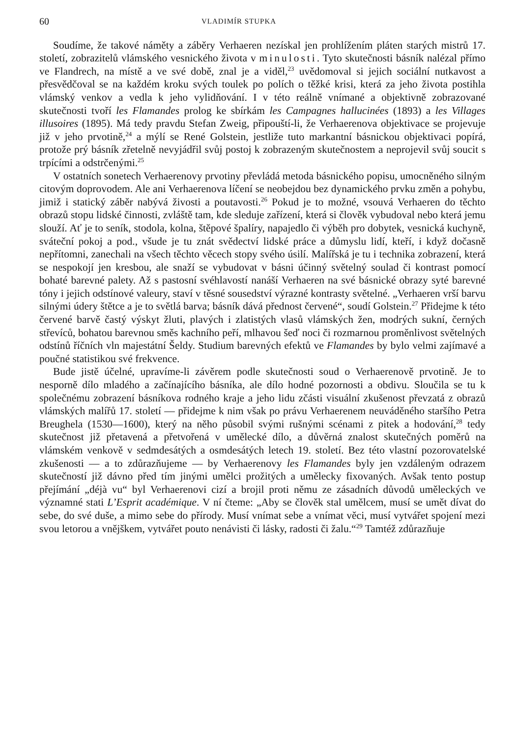60 VLADIMÍR STUPKA
Soudíme, že takové náměty a záběry Verhaeren nezískal jen prohlížením pláten starých mistrů 17. století, zobrazitelů vlámského vesnického života v minulosti. Tyto skutečnosti básník nalézal přímo ve Flandrech, na místě a ve své době, znal je a viděl,<sup>23</sup> uvědomoval si jejich sociální nutkavost a přesvědčoval se na každém kroku svých toulek po polích o těžké krisi, která za jeho života postihla vlámský venkov a vedla k jeho vylidňování. I v této reálně vnímané a objektivně zobrazované skutečnosti tvoří les Flamandes prolog ke sbírkám les Campagnes hallucinées (1893) a les Villages illusoires (1895). Má tedy pravdu Stefan Zweig, připouští-li, že Verhaerenova objektivace se projevuje již v jeho prvotině,<sup>24</sup> a mýlí se René Golstein, jestliže tuto markantní básnickou objektivaci popírá, protože prý básník zřetelně nevyjádřil svůj postoj k zobrazeným skutečnostem a neprojevil svůj soucit s trpícími a odstrčenými.<sup>25</sup>
V ostatních sonetech Verhaerenovy prvotiny převládá metoda básnického popisu, umocněného silným citovým doprovodem. Ale ani Verhaerenova líčení se neobejdou bez dynamického prvku změn a pohybu, jimiž i statický záběr nabývá živosti a poutavosti.<sup>26</sup> Pokud je to možné, vsouvá Verhaeren do těchto obrazů stopu lidské činnosti, zvláště tam, kde sleduje zařízení, která si člověk vybudoval nebo která jemu slouží. Ať je to seník, stodola, kolna, štěpové špalíry, napajedlo či výběh pro dobytek, vesnická kuchyně, sváteční pokoj a pod., všude je tu znát svědectví lidské práce a důmyslu lidí, kteří, i když dočasně nepřítomni, zanechali na všech těchto věcech stopy svého úsilí. Malířská je tu i technika zobrazení, která se nespokojí jen kresbou, ale snaží se vybudovat v básni účinný světelný soulad či kontrast pomocí bohaté barevné palety. Až s pastosní svéhlavostí nanáší Verhaeren na své básnické obrazy syté barevné tóny i jejich odstínové valeury, staví v těsné sousedství výrazné kontrasty světelné. „Verhaeren vrší barvu silnými údery štětce a je to světlá barva; básník dává přednost červené“, soudí Golstein.<sup>27</sup> Přidejme k této červené barvě častý výskyt žluti, plavých i zlatistých vlasů vlámských žen, modrých sukní, černých střevíců, bohatou barevnou směs kachního peří, mlhavou šeď noci či rozmarnou proměnlivost světelných odstínů říčních vln majestátní Šeldy. Studium barevných efektů ve Flamandes by bylo velmi zajímavé a poučné statistikou své frekvence.
Bude jistě účelné, upravíme-li závěrem podle skutečnosti soud o Verhaerenově prvotině. Je to nesporně dílo mladého a začínajícího básníka, ale dílo hodné pozornosti a obdivu. Sloučila se tu k společnému zobrazení básníkova rodného kraje a jeho lidu zčásti visuální zkušenost převzatá z obrazů vlámských malířů 17. století — přidejme k nim však po právu Verhaerenem neuváděného staršího Petra Breughela (1530—1600), který na něho působil svými rušnými scénami z pitek a hodování,<sup>28</sup> tedy skutečnost již přetavená a přetvořená v umělecké dílo, a důvěrná znalost skutečných poměrů na vlámském venkově v sedmdesátých a osmdesátých letech 19. století. Bez této vlastní pozorovatelské zkušenosti — a to zdůrazňujeme — by Verhaerenovy les Flamandes byly jen vzdáleným odrazem skutečností již dávno před tím jinými umělci prožitých a umělecky fixovaných. Avšak tento postup přejímání „déjà vu“ byl Verhaerenovi cizí a brojil proti němu ze zásadních důvodů uměleckých ve významné stati L’Esprit académique. V ní čteme: „Aby se člověk stal umělcem, musí se umět dívat do sebe, do své duše, a mimo sebe do přírody. Musí vnímat sebe a vnímat věci, musí vytvářet spojení mezi svou letorou a vnějškem, vytvářet pouto nenávisti či lásky, radosti či žalu.“<sup>29</sup> Tamtéž zdůrazňuje